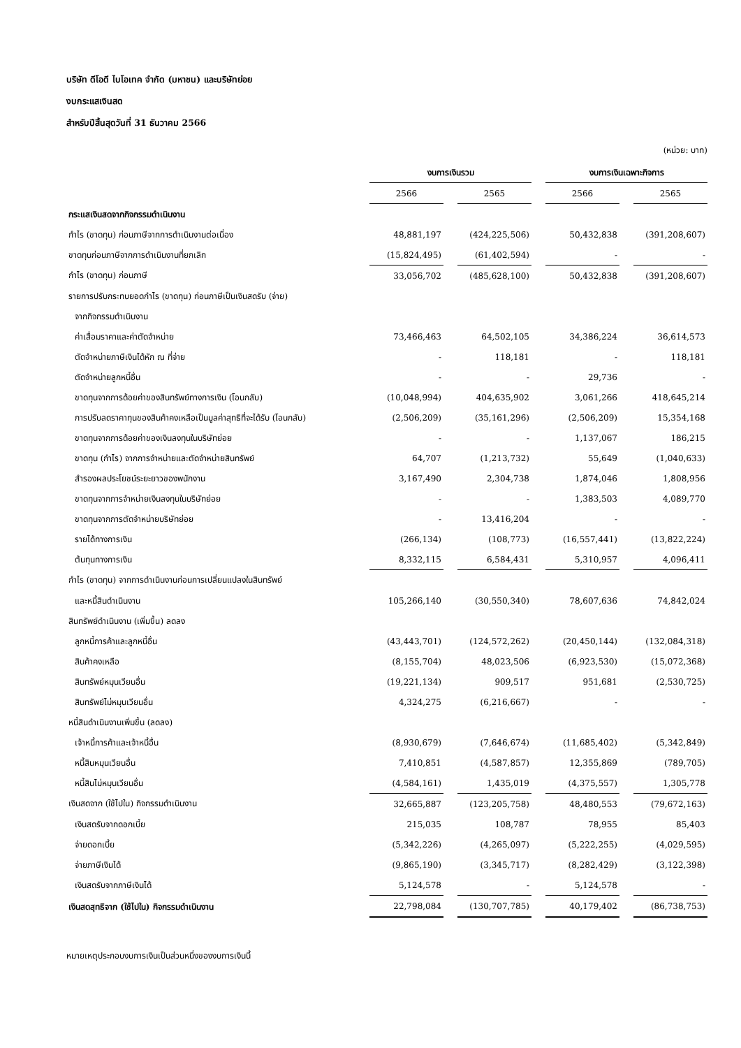บริษัท ดีโอดี ไบโอเทค จำกัด (มหาชน) และบริษัทย่อย
งบกระแสเงินสด
สำหรับปีสิ้นสุดวันที่ 31 ธันวาคม 2566
(หน่วย: บาท)
| | งบการเงินรวม | | | | งบการเงินเฉพาะกิจการ | | |
| --- | --- | --- | --- | --- | --- | --- | --- |
| | 2566 | | 2565 | | 2566 | | 2565 |
| กระแสเงินสดจากกิจกรรมดำเนินงาน | | | | | | | |
| กำไร (ขาดทุน) ก่อนภาษีจากการดำเนินงานต่อเนื่อง | 48,881,197 | | (424,225,506) | | 50,432,838 | | (391,208,607) |
| ขาดทุนก่อนภาษีจากการดำเนินงานที่ยกเลิก | (15,824,495) | | (61,402,594) | | - | | - |
| กำไร (ขาดทุน) ก่อนภาษี | 33,056,702 | | (485,628,100) | | 50,432,838 | | (391,208,607) |
| รายการปรับกระทบยอดกำไร (ขาดทุน) ก่อนภาษีเป็นเงินสดรับ (จ่าย) | | | | | | | |
| จากกิจกรรมดำเนินงาน | | | | | | | |
| ค่าเสื่อมราคาและค่าตัดจำหน่าย | 73,466,463 | | 64,502,105 | | 34,386,224 | | 36,614,573 |
| ตัดจำหน่ายภาษีเงินได้หัก ณ ที่จ่าย | - | | 118,181 | | - | | 118,181 |
| ตัดจำหน่ายลูกหนี้อื่น | - | | - | | 29,736 | | - |
| ขาดทุนจากการด้อยค่าของสินทรัพย์ทางการเงิน (โอนกลับ) | (10,048,994) | | 404,635,902 | | 3,061,266 | | 418,645,214 |
| การปรับลดราคาทุนของสินค้าคงเหลือเป็นมูลค่าสุทธิที่จะได้รับ (โอนกลับ) | (2,506,209) | | (35,161,296) | | (2,506,209) | | 15,354,168 |
| ขาดทุนจากการด้อยค่าของเงินลงทุนในบริษัทย่อย | - | | - | | 1,137,067 | | 186,215 |
| ขาดทุน (กำไร) จากการจำหน่ายและตัดจำหน่ายสินทรัพย์ | 64,707 | | (1,213,732) | | 55,649 | | (1,040,633) |
| สำรองผลประโยชน์ระยะยาวของพนักงาน | 3,167,490 | | 2,304,738 | | 1,874,046 | | 1,808,956 |
| ขาดทุนจากการจำหน่ายเงินลงทุนในบริษัทย่อย | - | | - | | 1,383,503 | | 4,089,770 |
| ขาดทุนจากการตัดจำหน่ายบริษัทย่อย | - | | 13,416,204 | | - | | - |
| รายได้ทางการเงิน | (266,134) | | (108,773) | | (16,557,441) | | (13,822,224) |
| ต้นทุนทางการเงิน | 8,332,115 | | 6,584,431 | | 5,310,957 | | 4,096,411 |
| กำไร (ขาดทุน) จากการดำเนินงานก่อนการเปลี่ยนแปลงในสินทรัพย์ | | | | | | | |
| และหนี้สินดำเนินงาน | 105,266,140 | | (30,550,340) | | 78,607,636 | | 74,842,024 |
| สินทรัพย์ดำเนินงาน (เพิ่มขึ้น) ลดลง | | | | | | | |
| ลูกหนี้การค้าและลูกหนี้อื่น | (43,443,701) | | (124,572,262) | | (20,450,144) | | (132,084,318) |
| สินค้าคงเหลือ | (8,155,704) | | 48,023,506 | | (6,923,530) | | (15,072,368) |
| สินทรัพย์หมุนเวียนอื่น | (19,221,134) | | 909,517 | | 951,681 | | (2,530,725) |
| สินทรัพย์ไม่หมุนเวียนอื่น | 4,324,275 | | (6,216,667) | | - | | - |
| หนี้สินดำเนินงานเพิ่มขึ้น (ลดลง) | | | | | | | |
| เจ้าหนี้การค้าและเจ้าหนี้อื่น | (8,930,679) | | (7,646,674) | | (11,685,402) | | (5,342,849) |
| หนี้สินหมุนเวียนอื่น | 7,410,851 | | (4,587,857) | | 12,355,869 | | (789,705) |
| หนี้สินไม่หมุนเวียนอื่น | (4,584,161) | | 1,435,019 | | (4,375,557) | | 1,305,778 |
| เงินสดจาก (ใช้ไปใน) กิจกรรมดำเนินงาน | 32,665,887 | | (123,205,758) | | 48,480,553 | | (79,672,163) |
| เงินสดรับจากดอกเบี้ย | 215,035 | | 108,787 | | 78,955 | | 85,403 |
| จ่ายดอกเบี้ย | (5,342,226) | | (4,265,097) | | (5,222,255) | | (4,029,595) |
| จ่ายภาษีเงินได้ | (9,865,190) | | (3,345,717) | | (8,282,429) | | (3,122,398) |
| เงินสดรับจากภาษีเงินได้ | 5,124,578 | | - | | 5,124,578 | | - |
| เงินสดสุทธิจาก (ใช้ไปใน) กิจกรรมดำเนินงาน | 22,798,084 | | (130,707,785) | | 40,179,402 | | (86,738,753) |
หมายเหตุประกอบงบการเงินเป็นส่วนหนึ่งของงบการเงินนี้